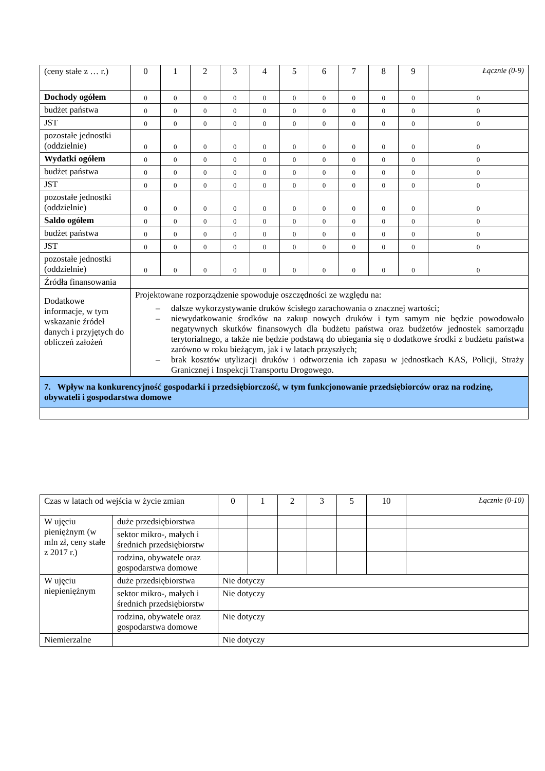| (ceny stałe z … r.) | 0 | 1 | 2 | 3 | 4 | 5 | 6 | 7 | 8 | 9 | Łącznie (0-9) |
| Dochody ogółem | 0 | 0 | 0 | 0 | 0 | 0 | 0 | 0 | 0 | 0 | 0 |
| budżet państwa | 0 | 0 | 0 | 0 | 0 | 0 | 0 | 0 | 0 | 0 | 0 |
| JST | 0 | 0 | 0 | 0 | 0 | 0 | 0 | 0 | 0 | 0 | 0 |
| pozostałe jednostki (oddzielnie) | 0 | 0 | 0 | 0 | 0 | 0 | 0 | 0 | 0 | 0 | 0 |
| Wydatki ogółem | 0 | 0 | 0 | 0 | 0 | 0 | 0 | 0 | 0 | 0 | 0 |
| budżet państwa | 0 | 0 | 0 | 0 | 0 | 0 | 0 | 0 | 0 | 0 | 0 |
| JST | 0 | 0 | 0 | 0 | 0 | 0 | 0 | 0 | 0 | 0 | 0 |
| pozostałe jednostki (oddzielnie) | 0 | 0 | 0 | 0 | 0 | 0 | 0 | 0 | 0 | 0 | 0 |
| Saldo ogółem | 0 | 0 | 0 | 0 | 0 | 0 | 0 | 0 | 0 | 0 | 0 |
| budżet państwa | 0 | 0 | 0 | 0 | 0 | 0 | 0 | 0 | 0 | 0 | 0 |
| JST | 0 | 0 | 0 | 0 | 0 | 0 | 0 | 0 | 0 | 0 | 0 |
| pozostałe jednostki (oddzielnie) | 0 | 0 | 0 | 0 | 0 | 0 | 0 | 0 | 0 | 0 | 0 |
| Źródła finansowania | | | | | | | | | | | |
| Dodatkowe informacje, w tym wskazanie źródeł danych i przyjętych do obliczeń założeń | Projektowane rozporządzenie spowoduje oszczędności ze względu na: – dalsze wykorzystywanie druków ścisłego zarachowania o znacznej wartości; – niewydatkowanie środków na zakup nowych druków i tym samym nie będzie powodowało negatywnych skutków finansowych dla budżetu państwa oraz budżetów jednostek samorządu terytorialnego, a także nie będzie podstawą do ubiegania się o dodatkowe środki z budżetu państwa zarówno w roku bieżącym, jak i w latach przyszłych; – brak kosztów utylizacji druków i odtworzenia ich zapasu w jednostkach KAS, Policji, Straży Granicznej i Inspekcji Transportu Drogowego. | | | | | | | | | | |
| 7. Wpływ na konkurencyjność gospodarki i przedsiębiorczość, w tym funkcjonowanie przedsiębiorców oraz na rodzinę, obywateli i gospodarstwa domowe | | | | | | | | | | | |
| Czas w latach od wejścia w życie zmian | | 0 | 1 | 2 | 3 | 5 | 10 | Łącznie (0-10) |
| W ujęciu pieniężnym (w mln zł, ceny stałe z 2017 r.) | duże przedsiębiorstwa | | | | | | | |
| | sektor mikro-, małych i średnich przedsiębiorstw | | | | | | | |
| | rodzina, obywatele oraz gospodarstwa domowe | | | | | | | |
| W ujęciu niepieniężnym | duże przedsiębiorstwa | Nie dotyczy | | | | | | |
| | sektor mikro-, małych i średnich przedsiębiorstw | Nie dotyczy | | | | | | |
| | rodzina, obywatele oraz gospodarstwa domowe | Nie dotyczy | | | | | | |
| Niemierzalne | | Nie dotyczy | | | | | | |